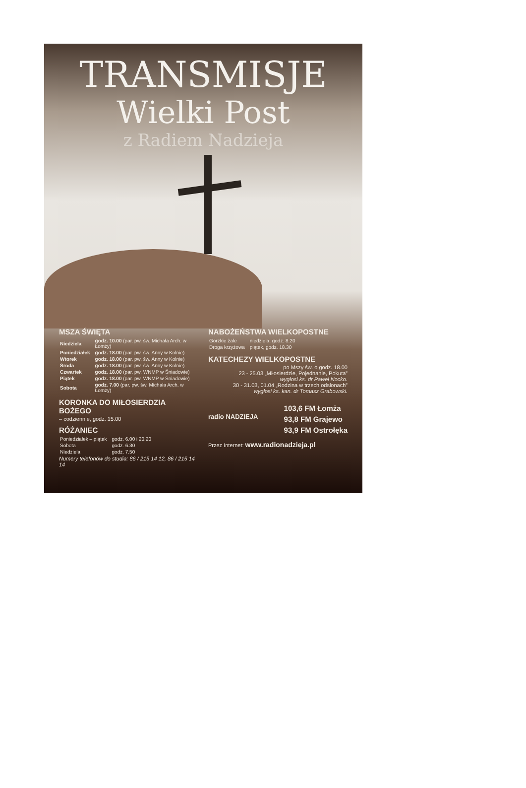TRANSMISJE
Wielki Post
z Radiem Nadzieja
MSZA ŚWIĘTA
| Niedziela | godz. 10.00 (par. pw. św. Michała Arch. w Łomży) |
| Poniedziałek | godz. 18.00 (par. pw. św. Anny w Kolnie) |
| Wtorek | godz. 18.00 (par. pw. św. Anny w Kolnie) |
| Środa | godz. 18.00 (par. pw. św. Anny w Kolnie) |
| Czwartek | godz. 18.00 (par. pw. WNMP w Śniadowie) |
| Piątek | godz. 18.00 (par. pw. WNMP w Śniadowie) |
| Sobota | godz. 7.00 (par. pw. św. Michała Arch. w Łomży) |
KORONKA DO MIŁOSIERDZIA BOŻEGO
– codziennie, godz. 15.00
RÓŻANIEC
| Poniedziałek – piątek | godz. 6.00 i 20.20 |
| Sobota | godz. 6.30 |
| Niedziela | godz. 7.50 |
Numery telefonów do studia: 86 / 215 14 12, 86 / 215 14 14
NABOŻEŃSTWA WIELKOPOSTNE
| Gorzkie żale | niedziela, godz. 8.20 |
| Droga krzyżowa | piątek, godz. 18.30 |
KATECHEZY WIELKOPOSTNE
po Mszy św. o godz. 18.00
23 - 25.03 „Miłosierdzie, Pojednanie, Pokuta”
wygłosi ks. dr Paweł Nocko.
30 - 31.03, 01.04 „Rodzina w trzech odsłonach”
wygłosi ks. kan. dr Tomasz Grabowski.
radio NADZIEJA
103,6 FM Łomża
93,8 FM Grajewo
93,9 FM Ostrołęka
Przez Internet: www.radionadzieja.pl